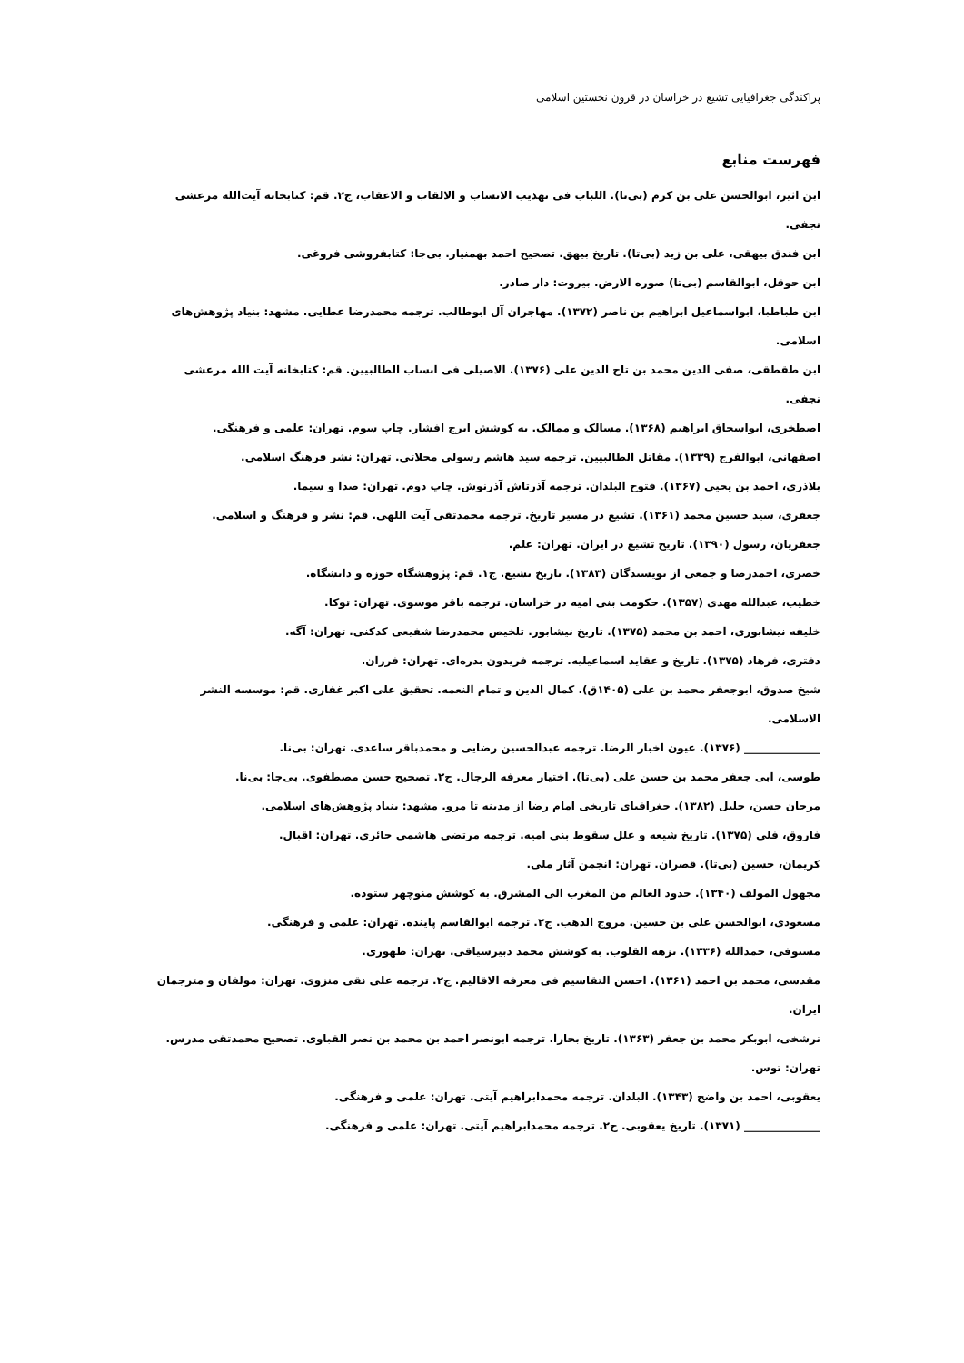پراکندگی جغرافیایی تشیع در خراسان در قرون نخستین اسلامی
فهرست منابع
ابن اثیر، ابوالحسن علی بن کرم (بی‌تا). اللباب فی تهذیب الانساب و الالقاب و الاعقاب، ج۲. قم: کتابخانه آیت‌الله مرعشی نجفی.
ابن فندق بیهقی، علی بن زید (بی‌تا). تاریخ بیهق. تصحیح احمد بهمنیار. بی‌جا: کتابفروشی فروغی.
ابن حوقل، ابوالقاسم (بی‌تا) صوره الارض. بیروت: دار صادر.
ابن طباطبا، ابواسماعیل ابراهیم بن ناصر (۱۳۷۲). مهاجران آل ابوطالب. ترجمه محمدرضا عطایی. مشهد: بنیاد پژوهش‌های اسلامی.
ابن طقطقی، صفی الدین محمد بن تاج الدین علی (۱۳۷۶). الاصیلی فی انساب الطالبیین. قم: کتابخانه آیت الله مرعشی نجفی.
اصطخری، ابواسحاق ابراهیم (۱۳۶۸). مسالک و ممالک. به کوشش ایرج افشار. چاپ سوم. تهران: علمی و فرهنگی.
اصفهانی، ابوالفرج (۱۳۳۹). مقاتل الطالبیین. ترجمه سید هاشم رسولی محلاتی. تهران: نشر فرهنگ اسلامی.
بلاذری، احمد بن یحیی (۱۳۶۷). فتوح البلدان. ترجمه آذرتاش آذرنوش. چاپ دوم. تهران: صدا و سیما.
جعفری، سید حسین محمد (۱۳۶۱). تشیع در مسیر تاریخ. ترجمه محمدتقی آیت اللهی. قم: نشر و فرهنگ و اسلامی.
جعفریان، رسول (۱۳۹۰). تاریخ تشیع در ایران. تهران: علم.
خضری، احمدرضا و جمعی از نویسندگان (۱۳۸۳). تاریخ تشیع. ج۱. قم: پژوهشگاه حوزه و دانشگاه.
خطیب، عبدالله مهدی (۱۳۵۷). حکومت بنی امیه در خراسان. ترجمه باقر موسوی. تهران: توکا.
خلیفه نیشابوری، احمد بن محمد (۱۳۷۵). تاریخ نیشابور. تلخیص محمدرضا شفیعی کدکنی. تهران: آگه.
دفتری، فرهاد (۱۳۷۵). تاریخ و عقاید اسماعیلیه. ترجمه فریدون بدره‌ای. تهران: فرزان.
شیخ صدوق، ابوجعفر محمد بن علی (۱۴۰۵ق). کمال الدین و تمام النعمه. تحقیق علی اکبر غفاری. قم: موسسه النشر الاسلامی.
______________ (۱۳۷۶). عیون اخبار الرضا. ترجمه عبدالحسین رضایی و محمدباقر ساعدی. تهران: بی‌نا.
طوسی، ابی جعفر محمد بن حسن علی (بی‌تا). اختیار معرفه الرجال. ج۲. تصحیح حسن مصطفوی. بی‌جا: بی‌نا.
مرجان حسن، جلیل (۱۳۸۲). جغرافیای تاریخی امام رضا از مدینه تا مرو. مشهد: بنیاد پژوهش‌های اسلامی.
فاروق، فلی (۱۳۷۵). تاریخ شیعه و علل سقوط بنی امیه. ترجمه مرتضی هاشمی حائری. تهران: اقبال.
کریمان، حسین (بی‌تا). قصران. تهران: انجمن آثار ملی.
مجهول المولف (۱۳۴۰). حدود العالم من المغرب الی المشرق. به کوشش منوچهر ستوده.
مسعودی، ابوالحسن علی بن حسین. مروج الذهب. ج۲. ترجمه ابوالقاسم پاینده. تهران: علمی و فرهنگی.
مستوفی، حمدالله (۱۳۳۶). نزهه القلوب. به کوشش محمد دبیرسیاقی. تهران: طهوری.
مقدسی، محمد بن احمد (۱۳۶۱). احسن التقاسیم فی معرفه الاقالیم. ج۲. ترجمه علی نقی منزوی. تهران: مولفان و مترجمان ایران.
نرشخی، ابوبکر محمد بن جعفر (۱۳۶۳). تاریخ بخارا. ترجمه ابونصر احمد بن محمد بن نصر القباوی. تصحیح محمدتقی مدرس. تهران: توس.
یعقوبی، احمد بن واضح (۱۳۴۳). البلدان. ترجمه محمدابراهیم آیتی. تهران: علمی و فرهنگی.
______________ (۱۳۷۱). تاریخ یعقوبی. ج۲. ترجمه محمدابراهیم آیتی. تهران: علمی و فرهنگی.